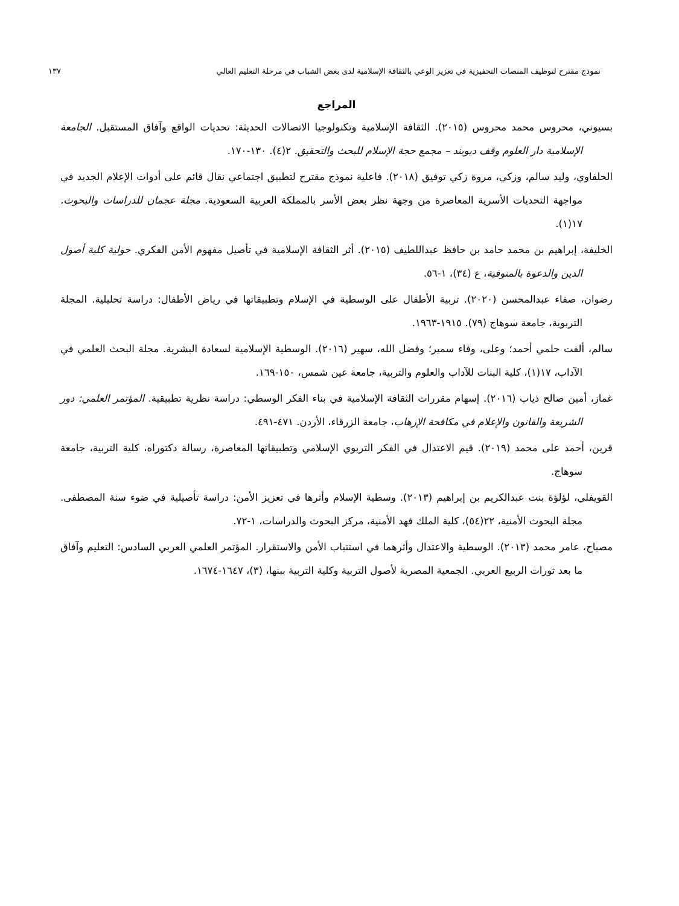نموذج مقترح لتوظيف المنصات التحفيزية في تعزيز الوعي بالثقافة الإسلامية لدى بعض الشباب في مرحلة التعليم العالي ١٣٧
المراجع
بسيوني، محروس محمد محروس (٢٠١٥). الثقافة الإسلامية وتكنولوجيا الاتصالات الحديثة: تحديات الواقع وآفاق المستقبل. الجامعة الإسلامية دار العلوم وقف ديوبند – مجمع حجة الإسلام للبحث والتحقيق. ٢(٤). ١٣٠-١٧٠.
الحلفاوي، وليد سالم، وزكي، مروة زكي توفيق (٢٠١٨). فاعلية نموذج مقترح لتطبيق اجتماعي نقال قائم على أدوات الإعلام الجديد في مواجهة التحديات الأسرية المعاصرة من وجهة نظر بعض الأسر بالمملكة العربية السعودية. مجلة عجمان للدراسات والبحوث. ١٧(١).
الخليفة، إبراهيم بن محمد حامد بن حافظ عبداللطيف (٢٠١٥). أثر الثقافة الإسلامية في تأصيل مفهوم الأمن الفكري. حولية كلية أصول الدين والدعوة بالمنوفية، ع (٣٤)، ١-٥٦.
رضوان، صفاء عبدالمحسن (٢٠٢٠). تربية الأطفال على الوسطية في الإسلام وتطبيقاتها في رياض الأطفال: دراسة تحليلية. المجلة التربوية، جامعة سوهاج (٧٩). ١٩١٥-١٩٦٣.
سالم، ألفت حلمي أحمد؛ وعلى، وفاء سمير؛ وفضل الله، سهير (٢٠١٦). الوسطية الإسلامية لسعادة البشرية. مجلة البحث العلمي في الآداب، ١٧(١)، كلية البنات للآداب والعلوم والتربية، جامعة عين شمس، ١٥٠-١٦٩.
غماز، أمين صالح ذياب (٢٠١٦). إسهام مقررات الثقافة الإسلامية في بناء الفكر الوسطي: دراسة نظرية تطبيقية. المؤتمر العلمي: دور الشريعة والقانون والإعلام في مكافحة الإرهاب، جامعة الزرقاء، الأردن. ٤٧١-٤٩١.
قرين، أحمد على محمد (٢٠١٩). قيم الاعتدال في الفكر التربوي الإسلامي وتطبيقاتها المعاصرة، رسالة دكتوراه، كلية التربية، جامعة سوهاج.
القويفلي، لؤلؤة بنت عبدالكريم بن إبراهيم (٢٠١٣). وسطية الإسلام وأثرها في تعزيز الأمن: دراسة تأصيلية في ضوء سنة المصطفى. مجلة البحوث الأمنية، ٢٢(٥٤)، كلية الملك فهد الأمنية، مركز البحوث والدراسات، ١-٧٢.
مصباح، عامر محمد (٢٠١٣). الوسطية والاعتدال وأثرهما في استتباب الأمن والاستقرار. المؤتمر العلمي العربي السادس: التعليم وآفاق ما بعد ثورات الربيع العربي. الجمعية المصرية لأصول التربية وكلية التربية ببنها، (٣)، ١٦٤٧-١٦٧٤.